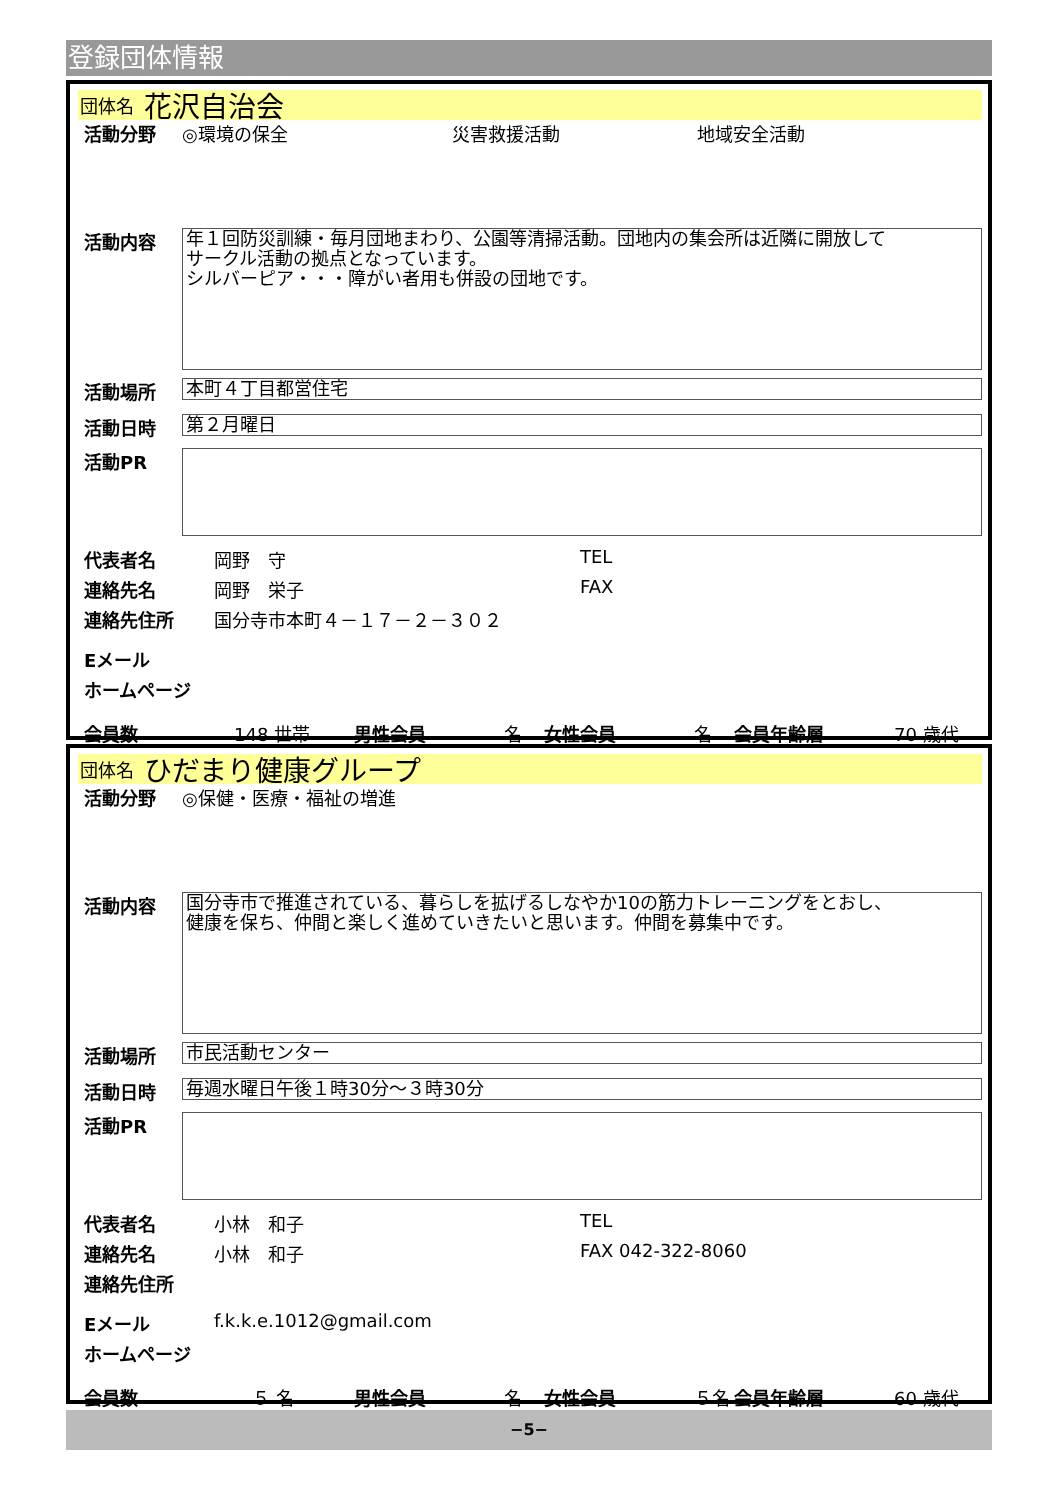登録団体情報
団体名 花沢自治会
活動分野 ◎環境の保全 災害救援活動 地域安全活動
活動内容
年１回防災訓練・毎月団地まわり、公園等清掃活動。団地内の集会所は近隣に開放して
サークル活動の拠点となっています。
シルバーピア・・・障がい者用も併設の団地です。
活動場所
本町４丁目都営住宅
活動日時
第２月曜日
活動PR
代表者名 岡野　守 TEL
連絡先名 岡野　栄子 FAX
連絡先住所 国分寺市本町４－１７－２－３０２
Eメール
ホームページ
会員数 148 世帯 男性会員 名 女性会員 名 会員年齢層 70 歳代
団体名 ひだまり健康グループ
活動分野 ◎保健・医療・福祉の増進
活動内容
国分寺市で推進されている、暮らしを拡げるしなやか10の筋力トレーニングをとおし、
健康を保ち、仲間と楽しく進めていきたいと思います。仲間を募集中です。
活動場所
市民活動センター
活動日時
毎週水曜日午後１時30分～３時30分
活動PR
代表者名 小林　和子 TEL
連絡先名 小林　和子 FAX 042-322-8060
連絡先住所
Eメール f.k.k.e.1012@gmail.com
ホームページ
会員数　５ 名 男性会員 名 女性会員 ５名 会員年齢層 60 歳代
−5−